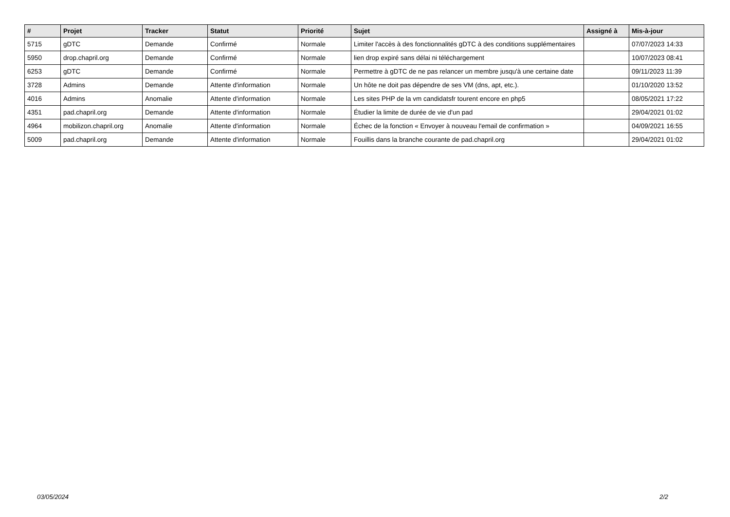| # | Projet | Tracker | Statut | Priorité | Sujet | Assigné à | Mis-à-jour |
| --- | --- | --- | --- | --- | --- | --- | --- |
| 5715 | gDTC | Demande | Confirmé | Normale | Limiter l'accès à des fonctionnalités gDTC à des conditions supplémentaires | | 07/07/2023 14:33 |
| 5950 | drop.chapril.org | Demande | Confirmé | Normale | lien drop expiré sans délai ni téléchargement | | 10/07/2023 08:41 |
| 6253 | gDTC | Demande | Confirmé | Normale | Permettre à gDTC de ne pas relancer un membre jusqu'à une certaine date | | 09/11/2023 11:39 |
| 3728 | Admins | Demande | Attente d'information | Normale | Un hôte ne doit pas dépendre de ses VM (dns, apt, etc.). | | 01/10/2020 13:52 |
| 4016 | Admins | Anomalie | Attente d'information | Normale | Les sites PHP de la vm candidatsfr tourent encore en php5 | | 08/05/2021 17:22 |
| 4351 | pad.chapril.org | Demande | Attente d'information | Normale | Étudier la limite de durée de vie d'un pad | | 29/04/2021 01:02 |
| 4964 | mobilizon.chapril.org | Anomalie | Attente d'information | Normale | Échec de la fonction « Envoyer à nouveau l'email de confirmation » | | 04/09/2021 16:55 |
| 5009 | pad.chapril.org | Demande | Attente d'information | Normale | Fouillis dans la branche courante de pad.chapril.org | | 29/04/2021 01:02 |
03/05/2024 2/2